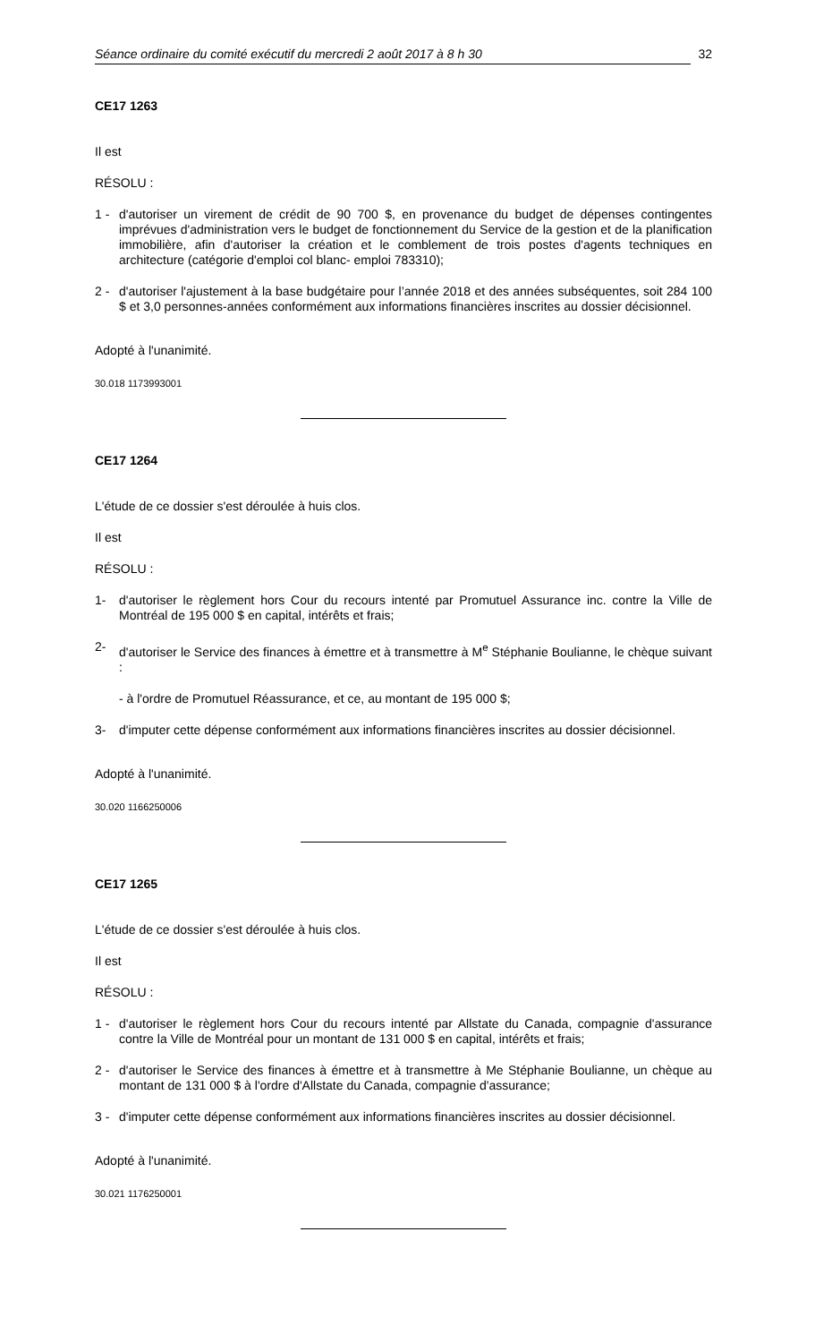Séance ordinaire du comité exécutif du mercredi 2 août 2017 à 8 h 30 32
CE17 1263
Il est
RÉSOLU :
1 - d'autoriser un virement de crédit de 90 700 $, en provenance du budget de dépenses contingentes imprévues d'administration vers le budget de fonctionnement du Service de la gestion et de la planification immobilière, afin d'autoriser la création et le comblement de trois postes d'agents techniques en architecture (catégorie d'emploi col blanc- emploi 783310);
2 - d'autoriser l'ajustement à la base budgétaire pour l’année 2018 et des années subséquentes, soit 284 100 $ et 3,0 personnes-années conformément aux informations financières inscrites au dossier décisionnel.
Adopté à l'unanimité.
30.018 1173993001
CE17 1264
L'étude de ce dossier s'est déroulée à huis clos.
Il est
RÉSOLU :
1- d'autoriser le règlement hors Cour du recours intenté par Promutuel Assurance inc. contre la Ville de Montréal de 195 000 $ en capital, intérêts et frais;
2- d'autoriser le Service des finances à émettre et à transmettre à M<sup>e</sup> Stéphanie Boulianne, le chèque suivant :
- à l'ordre de Promutuel Réassurance, et ce, au montant de 195 000 $;
3- d'imputer cette dépense conformément aux informations financières inscrites au dossier décisionnel.
Adopté à l'unanimité.
30.020 1166250006
CE17 1265
L'étude de ce dossier s'est déroulée à huis clos.
Il est
RÉSOLU :
1 - d'autoriser le règlement hors Cour du recours intenté par Allstate du Canada, compagnie d'assurance contre la Ville de Montréal pour un montant de 131 000 $ en capital, intérêts et frais;
2 - d'autoriser le Service des finances à émettre et à transmettre à Me Stéphanie Boulianne, un chèque au montant de 131 000 $ à l'ordre d'Allstate du Canada, compagnie d'assurance;
3 - d'imputer cette dépense conformément aux informations financières inscrites au dossier décisionnel.
Adopté à l'unanimité.
30.021 1176250001